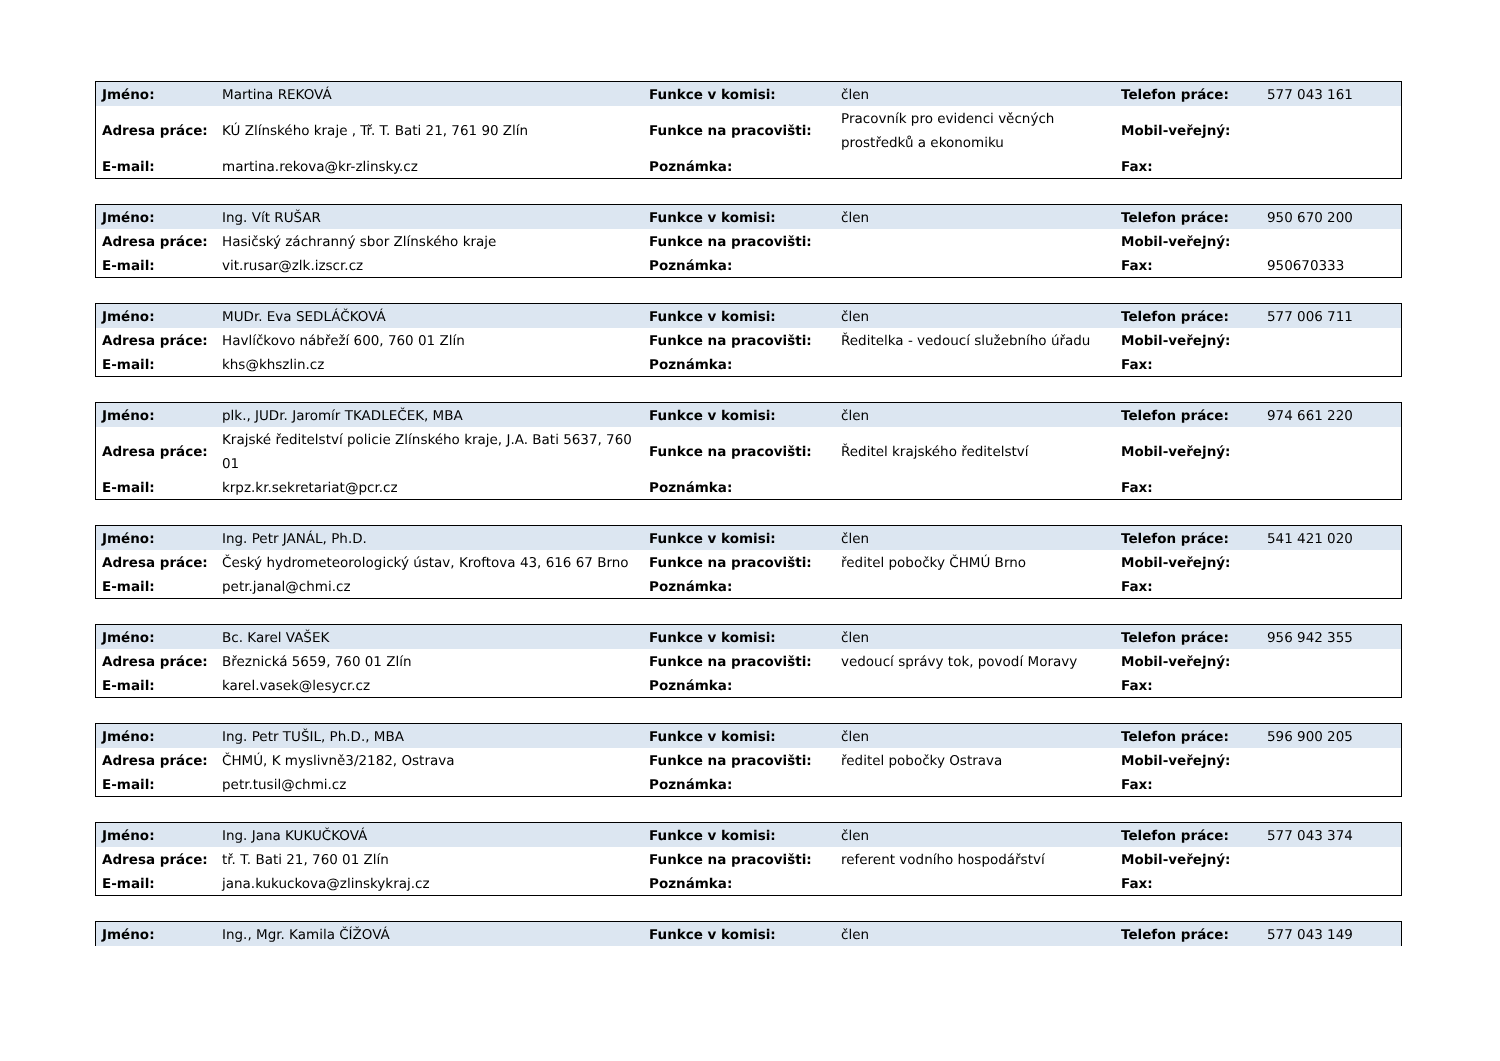| Jméno: | Martina REKOVÁ | Funkce v komisi: | člen | Telefon práce: | 577 043 161 |
| Adresa práce: | KÚ Zlínského kraje , Tř. T. Bati 21, 761 90 Zlín | Funkce na pracovišti: | Pracovník pro evidenci věcných prostředků a ekonomiku | Mobil-veřejný: | |
| E-mail: | martina.rekova@kr-zlinsky.cz | Poznámka: | | Fax: | |
| Jméno: | Ing. Vít RUŠAR | Funkce v komisi: | člen | Telefon práce: | 950 670 200 |
| Adresa práce: | Hasičský záchranný sbor Zlínského kraje | Funkce na pracovišti: | | Mobil-veřejný: | |
| E-mail: | vit.rusar@zlk.izscr.cz | Poznámka: | | Fax: | 950670333 |
| Jméno: | MUDr. Eva SEDLÁČKOVÁ | Funkce v komisi: | člen | Telefon práce: | 577 006 711 |
| Adresa práce: | Havlíčkovo nábřeží 600, 760 01 Zlín | Funkce na pracovišti: | Ředitelka - vedoucí služebního úřadu | Mobil-veřejný: | |
| E-mail: | khs@khszlin.cz | Poznámka: | | Fax: | |
| Jméno: | plk., JUDr. Jaromír TKADLEČEK, MBA | Funkce v komisi: | člen | Telefon práce: | 974 661 220 |
| Adresa práce: | Krajské ředitelství policie Zlínského kraje, J.A. Bati 5637, 760 01 | Funkce na pracovišti: | Ředitel krajského ředitelství | Mobil-veřejný: | |
| E-mail: | krpz.kr.sekretariat@pcr.cz | Poznámka: | | Fax: | |
| Jméno: | Ing. Petr JANÁL, Ph.D. | Funkce v komisi: | člen | Telefon práce: | 541 421 020 |
| Adresa práce: | Český hydrometeorologický ústav, Kroftova 43, 616 67 Brno | Funkce na pracovišti: | ředitel pobočky ČHMÚ Brno | Mobil-veřejný: | |
| E-mail: | petr.janal@chmi.cz | Poznámka: | | Fax: | |
| Jméno: | Bc. Karel VAŠEK | Funkce v komisi: | člen | Telefon práce: | 956 942 355 |
| Adresa práce: | Březnická 5659, 760 01 Zlín | Funkce na pracovišti: | vedoucí správy tok, povodí Moravy | Mobil-veřejný: | |
| E-mail: | karel.vasek@lesycr.cz | Poznámka: | | Fax: | |
| Jméno: | Ing. Petr TUŠIL, Ph.D., MBA | Funkce v komisi: | člen | Telefon práce: | 596 900 205 |
| Adresa práce: | ČHMÚ, K myslivně3/2182, Ostrava | Funkce na pracovišti: | ředitel pobočky Ostrava | Mobil-veřejný: | |
| E-mail: | petr.tusil@chmi.cz | Poznámka: | | Fax: | |
| Jméno: | Ing. Jana KUKUČKOVÁ | Funkce v komisi: | člen | Telefon práce: | 577 043 374 |
| Adresa práce: | tř. T. Bati 21, 760 01 Zlín | Funkce na pracovišti: | referent vodního hospodářství | Mobil-veřejný: | |
| E-mail: | jana.kukuckova@zlinskykraj.cz | Poznámka: | | Fax: | |
| Jméno: | Ing., Mgr. Kamila ČÍŽOVÁ | Funkce v komisi: | člen | Telefon práce: | 577 043 149 |